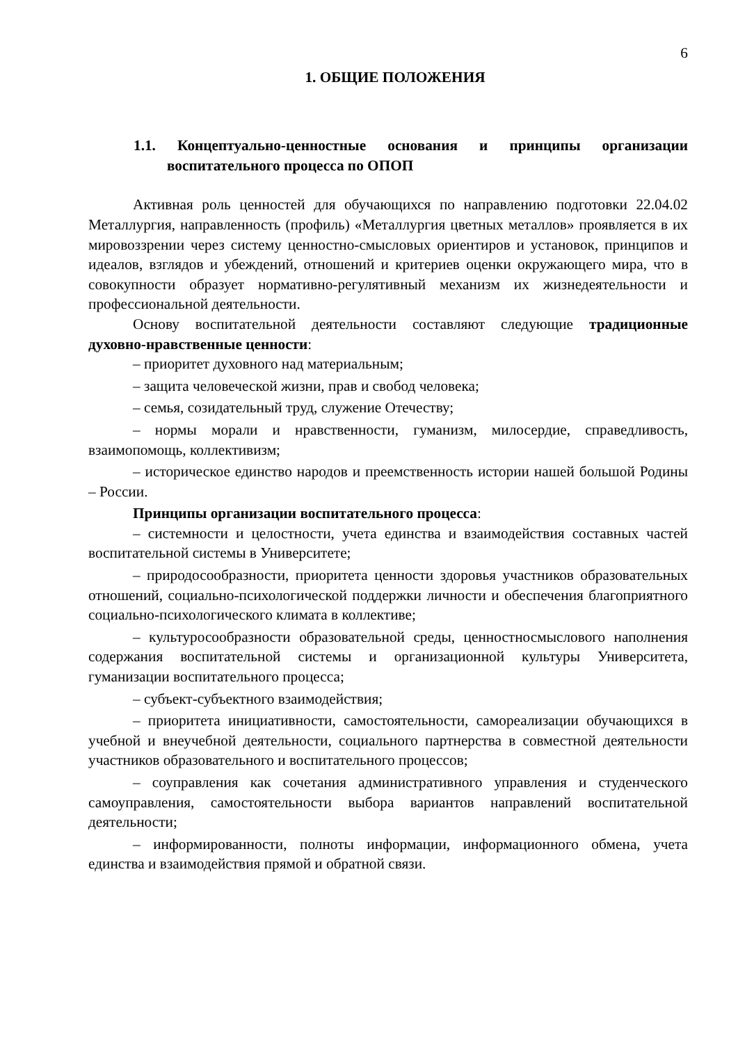6
1. ОБЩИЕ ПОЛОЖЕНИЯ
1.1. Концептуально-ценностные основания и принципы организации воспитательного процесса по ОПОП
Активная роль ценностей для обучающихся по направлению подготовки 22.04.02 Металлургия, направленность (профиль) «Металлургия цветных металлов» проявляется в их мировоззрении через систему ценностно-смысловых ориентиров и установок, принципов и идеалов, взглядов и убеждений, отношений и критериев оценки окружающего мира, что в совокупности образует нормативно-регулятивный механизм их жизнедеятельности и профессиональной деятельности.
Основу воспитательной деятельности составляют следующие традиционные духовно-нравственные ценности:
– приоритет духовного над материальным;
– защита человеческой жизни, прав и свобод человека;
– семья, созидательный труд, служение Отечеству;
– нормы морали и нравственности, гуманизм, милосердие, справедливость, взаимопомощь, коллективизм;
– историческое единство народов и преемственность истории нашей большой Родины – России.
Принципы организации воспитательного процесса:
– системности и целостности, учета единства и взаимодействия составных частей воспитательной системы в Университете;
– природосообразности, приоритета ценности здоровья участников образовательных отношений, социально-психологической поддержки личности и обеспечения благоприятного социально-психологического климата в коллективе;
– культуросообразности образовательной среды, ценностносмыслового наполнения содержания воспитательной системы и организационной культуры Университета, гуманизации воспитательного процесса;
– субъект-субъектного взаимодействия;
– приоритета инициативности, самостоятельности, самореализации обучающихся в учебной и внеучебной деятельности, социального партнерства в совместной деятельности участников образовательного и воспитательного процессов;
– соуправления как сочетания административного управления и студенческого самоуправления, самостоятельности выбора вариантов направлений воспитательной деятельности;
– информированности, полноты информации, информационного обмена, учета единства и взаимодействия прямой и обратной связи.